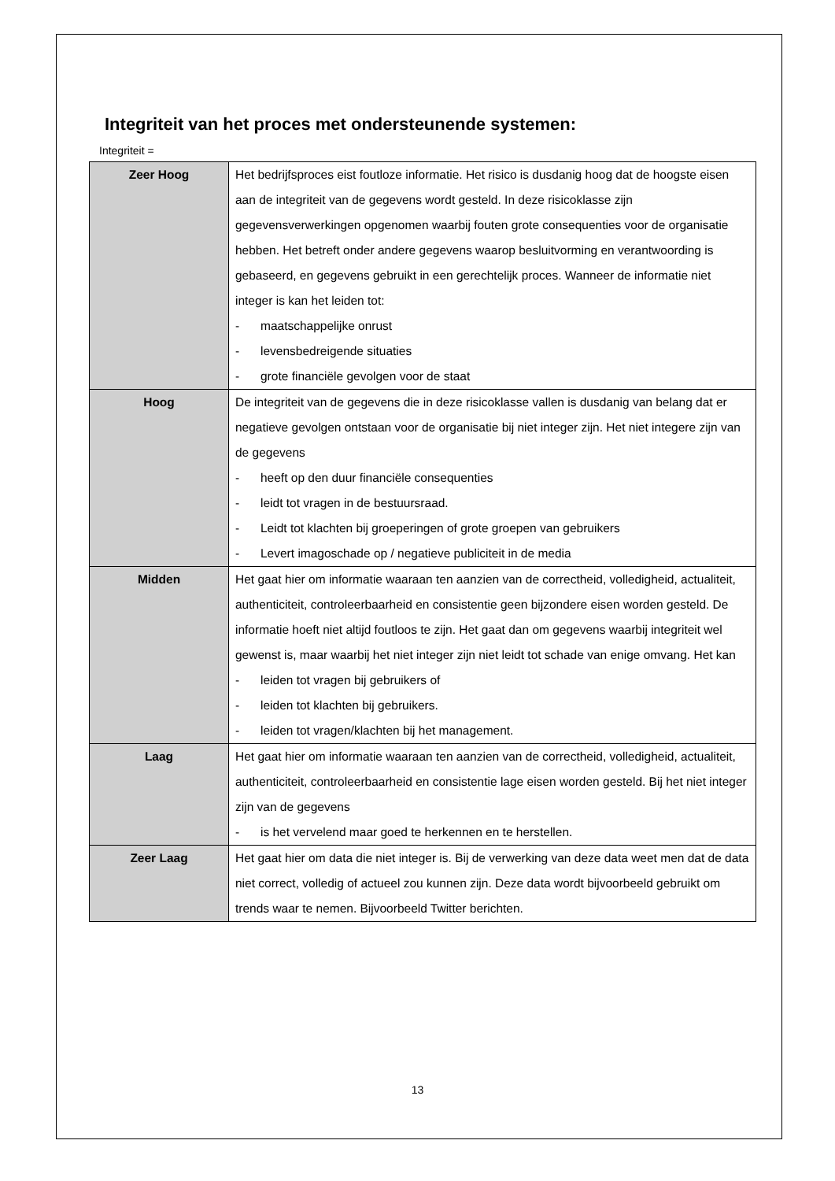Integriteit van het proces met ondersteunende systemen:
Integriteit =
| Zeer Hoog | Het bedrijfsproces eist foutloze informatie. Het risico is dusdanig hoog dat de hoogste eisen aan de integriteit van de gegevens wordt gesteld. In deze risicoklasse zijn gegevensverwerkingen opgenomen waarbij fouten grote consequenties voor de organisatie hebben. Het betreft onder andere gegevens waarop besluitvorming en verantwoording is gebaseerd, en gegevens gebruikt in een gerechtelijk proces. Wanneer de informatie niet integer is kan het leiden tot: - maatschappelijke onrust - levensbedreigende situaties - grote financiële gevolgen voor de staat |
| Hoog | De integriteit van de gegevens die in deze risicoklasse vallen is dusdanig van belang dat er negatieve gevolgen ontstaan voor de organisatie bij niet integer zijn. Het niet integere zijn van de gegevens - heeft op den duur financiële consequenties - leidt tot vragen in de bestuursraad. - Leidt tot klachten bij groeperingen of grote groepen van gebruikers - Levert imagoschade op / negatieve publiciteit in de media |
| Midden | Het gaat hier om informatie waaraan ten aanzien van de correctheid, volledigheid, actualiteit, authenticiteit, controleerbaarheid en consistentie geen bijzondere eisen worden gesteld. De informatie hoeft niet altijd foutloos te zijn. Het gaat dan om gegevens waarbij integriteit wel gewenst is, maar waarbij het niet integer zijn niet leidt tot schade van enige omvang. Het kan - leiden tot vragen bij gebruikers of - leiden tot klachten bij gebruikers. - leiden tot vragen/klachten bij het management. |
| Laag | Het gaat hier om informatie waaraan ten aanzien van de correctheid, volledigheid, actualiteit, authenticiteit, controleerbaarheid en consistentie lage eisen worden gesteld. Bij het niet integer zijn van de gegevens - is het vervelend maar goed te herkennen en te herstellen. |
| Zeer Laag | Het gaat hier om data die niet integer is. Bij de verwerking van deze data weet men dat de data niet correct, volledig of actueel zou kunnen zijn. Deze data wordt bijvoorbeeld gebruikt om trends waar te nemen. Bijvoorbeeld Twitter berichten. |
13